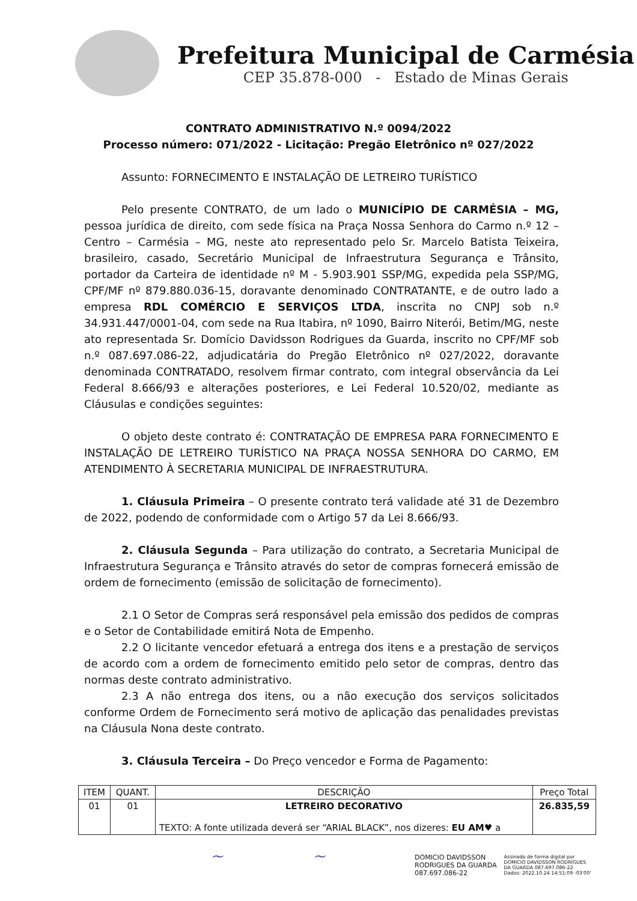Prefeitura Municipal de Carmésia
CEP 35.878-000 - Estado de Minas Gerais
CONTRATO ADMINISTRATIVO N.º 0094/2022
Processo número: 071/2022 - Licitação: Pregão Eletrônico nº 027/2022
Assunto: FORNECIMENTO E INSTALAÇÃO DE LETREIRO TURÍSTICO
Pelo presente CONTRATO, de um lado o MUNICÍPIO DE CARMÉSIA – MG, pessoa jurídica de direito, com sede física na Praça Nossa Senhora do Carmo n.º 12 – Centro – Carmésia – MG, neste ato representado pelo Sr. Marcelo Batista Teixeira, brasileiro, casado, Secretário Municipal de Infraestrutura Segurança e Trânsito, portador da Carteira de identidade nº M - 5.903.901 SSP/MG, expedida pela SSP/MG, CPF/MF nº 879.880.036-15, doravante denominado CONTRATANTE, e de outro lado a empresa RDL COMÉRCIO E SERVIÇOS LTDA, inscrita no CNPJ sob n.º 34.931.447/0001-04, com sede na Rua Itabira, nº 1090, Bairro Niterói, Betim/MG, neste ato representada Sr. Domício Davidsson Rodrigues da Guarda, inscrito no CPF/MF sob n.º 087.697.086-22, adjudicatária do Pregão Eletrônico nº 027/2022, doravante denominada CONTRATADO, resolvem firmar contrato, com integral observância da Lei Federal 8.666/93 e alterações posteriores, e Lei Federal 10.520/02, mediante as Cláusulas e condições seguintes:
O objeto deste contrato é: CONTRATAÇÃO DE EMPRESA PARA FORNECIMENTO E INSTALAÇÃO DE LETREIRO TURÍSTICO NA PRAÇA NOSSA SENHORA DO CARMO, EM ATENDIMENTO À SECRETARIA MUNICIPAL DE INFRAESTRUTURA.
1. Cláusula Primeira – O presente contrato terá validade até 31 de Dezembro de 2022, podendo de conformidade com o Artigo 57 da Lei 8.666/93.
2. Cláusula Segunda – Para utilização do contrato, a Secretaria Municipal de Infraestrutura Segurança e Trânsito através do setor de compras fornecerá emissão de ordem de fornecimento (emissão de solicitação de fornecimento).
2.1 O Setor de Compras será responsável pela emissão dos pedidos de compras e o Setor de Contabilidade emitirá Nota de Empenho.
2.2 O licitante vencedor efetuará a entrega dos itens e a prestação de serviços de acordo com a ordem de fornecimento emitido pelo setor de compras, dentro das normas deste contrato administrativo.
2.3 A não entrega dos itens, ou a não execução dos serviços solicitados conforme Ordem de Fornecimento será motivo de aplicação das penalidades previstas na Cláusula Nona deste contrato.
3. Cláusula Terceira – Do Preço vencedor e Forma de Pagamento:
| ITEM | QUANT. | DESCRIÇÃO | Preço Total |
| --- | --- | --- | --- |
| 01 | 01 | LETREIRO DECORATIVO TEXTO: A fonte utilizada deverá ser “ARIAL BLACK”, nos dizeres: EU AM♥ a | 26.835,59 |
~ ~
DOMICIO DAVIDSSON
RODRIGUES DA GUARDA
087.697.086-22
Assinado de forma digital por
DOMICIO DAVIDSSON RODRIGUES
DA GUARDA 087.697.086-22
Dados: 2022.10.24 14:51:09 -03'00'